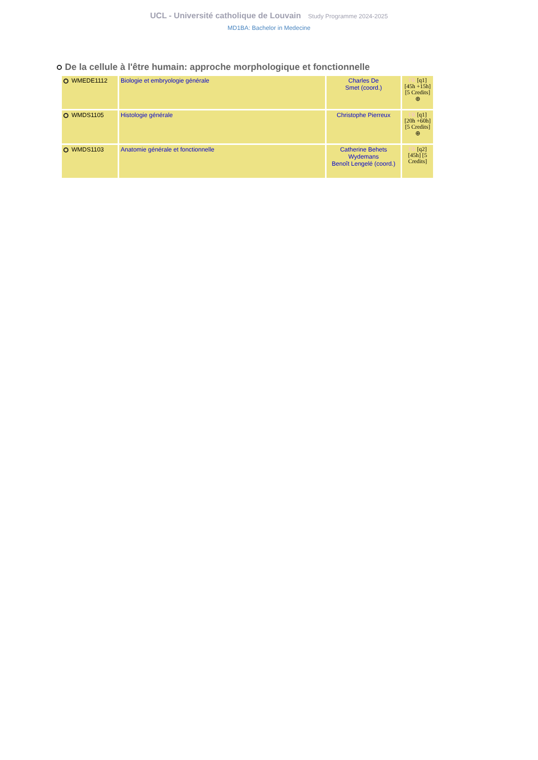UCL - Université catholique de Louvain Study Programme 2024-2025
MD1BA: Bachelor in Medecine
De la cellule à l'être humain: approche morphologique et fonctionnelle
| WMEDE1112 | Biologie et embryologie générale | Charles De Smet (coord.) | FR [q1] [45h +15h] [5 Credits] ⊕ |
| WMDS1105 | Histologie générale | Christophe Pierreux | FR [q1] [20h +60h] [5 Credits] ⊕ |
| WMDS1103 | Anatomie générale et fonctionnelle | Catherine Behets Wydemans Benoît Lengelé (coord.) | FR [q2] [45h] [5 Credits] |